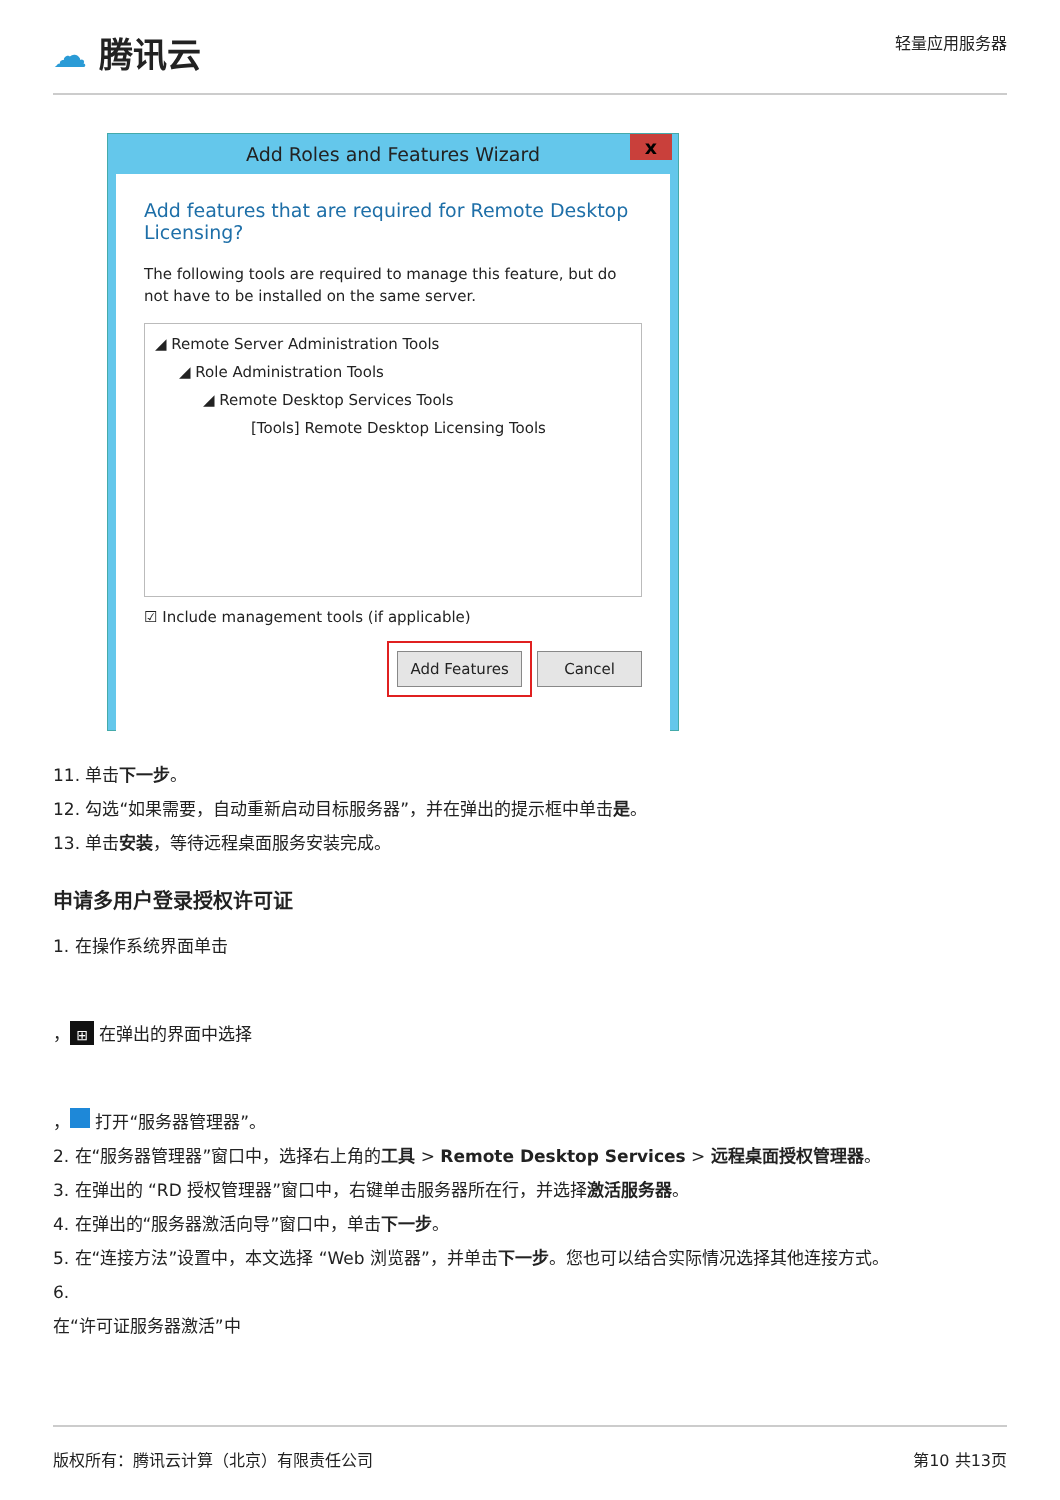☁ 腾讯云
轻量应用服务器
Add Roles and Features Wizard x
Add features that are required for Remote Desktop Licensing?
The following tools are required to manage this feature, but do not have to be installed on the same server.
◢ Remote Server Administration Tools
◢ Role Administration Tools
◢ Remote Desktop Services Tools
[Tools] Remote Desktop Licensing Tools
☑ Include management tools (if applicable)
Add Features Cancel
11. 单击下一步。
12. 勾选“如果需要，自动重新启动目标服务器”，并在弹出的提示框中单击是。
13. 单击安装，等待远程桌面服务安装完成。
申请多用户登录授权许可证
1. 在操作系统界面单击
， ⊞ 在弹出的界面中选择
， 打开“服务器管理器”。
2. 在“服务器管理器”窗口中，选择右上角的工具 > Remote Desktop Services > 远程桌面授权管理器。
3. 在弹出的 “RD 授权管理器”窗口中，右键单击服务器所在行，并选择激活服务器。
4. 在弹出的“服务器激活向导”窗口中，单击下一步。
5. 在“连接方法”设置中，本文选择 “Web 浏览器”，并单击下一步。您也可以结合实际情况选择其他连接方式。
6.
在“许可证服务器激活”中
版权所有：腾讯云计算（北京）有限责任公司 第10 共13页